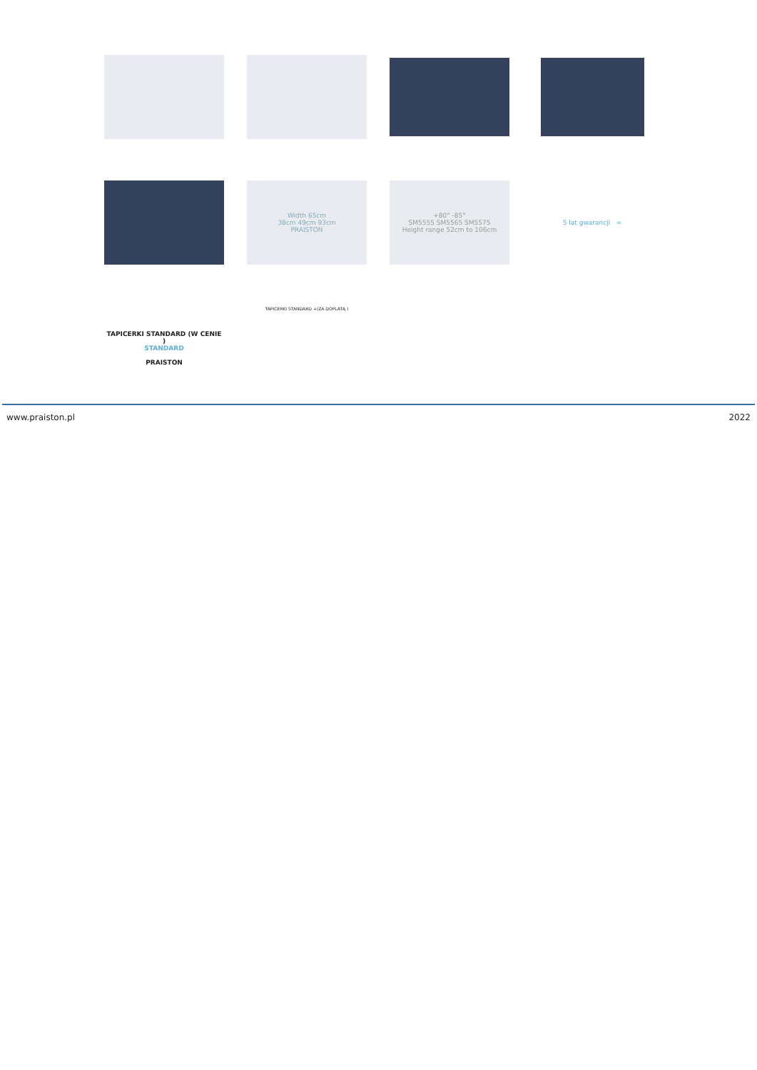Width 65cm
38cm 49cm 93cm
PRAISTON
+80° -85°
SM5555 SM5565 SM5575
Height range 52cm to 106cm
5 lat gwarancji ∞
TAPICERKI STANDARD (W CENIE )
STANDARD
PRAISTON
TAPICERKI STANDARD +(ZA DOPLATĄ )
www.praiston.pl 2022